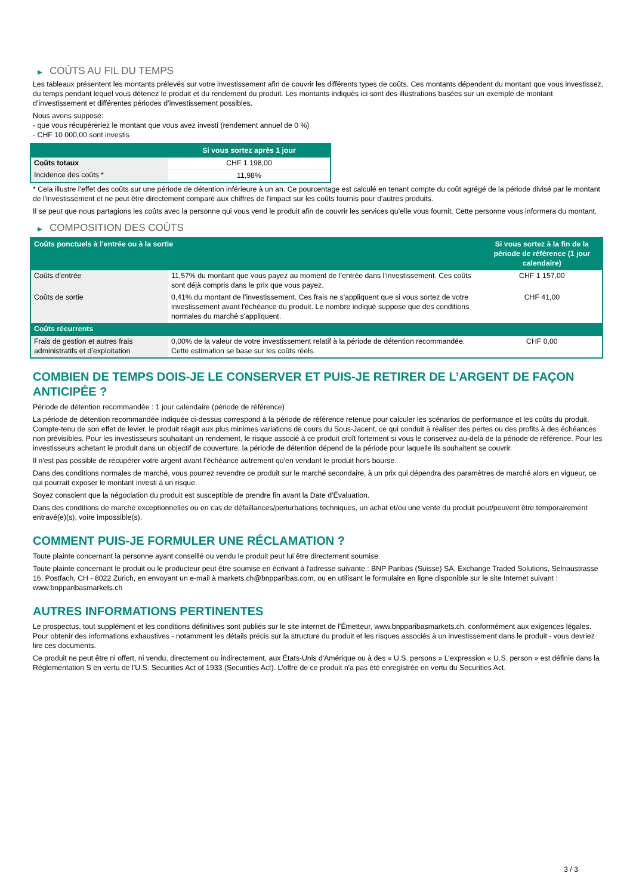▶ COÛTS AU FIL DU TEMPS
Les tableaux présentent les montants prélevés sur votre investissement afin de couvrir les différents types de coûts. Ces montants dépendent du montant que vous investissez, du temps pendant lequel vous détenez le produit et du rendement du produit. Les montants indiqués ici sont des illustrations basées sur un exemple de montant d’investissement et différentes périodes d’investissement possibles.
Nous avons supposé:
- que vous récupéreriez le montant que vous avez investi (rendement annuel de 0 %)
- CHF 10 000,00 sont investis
| | Si vous sortez après 1 jour |
| --- | --- |
| Coûts totaux | CHF 1 198,00 |
| Incidence des coûts * | 11,98% |
* Cela illustre l'effet des coûts sur une période de détention inférieure à un an. Ce pourcentage est calculé en tenant compte du coût agrégé de la période divisé par le montant de l'investissement et ne peut être directement comparé aux chiffres de l'impact sur les coûts fournis pour d'autres produits.
Il se peut que nous partagions les coûts avec la personne qui vous vend le produit afin de couvrir les services qu’elle vous fournit. Cette personne vous informera du montant.
▶ COMPOSITION DES COÛTS
| Coûts ponctuels à l’entrée ou à la sortie | | Si vous sortez à la fin de la période de référence (1 jour calendaire) |
| --- | --- | --- |
| Coûts d'entrée | 11,57% du montant que vous payez au moment de l’entrée dans l’investissement. Ces coûts sont déjà compris dans le prix que vous payez. | CHF 1 157,00 |
| Coûts de sortie | 0,41% du montant de l'investissement. Ces frais ne s'appliquent que si vous sortez de votre investissement avant l'échéance du produit. Le nombre indiqué suppose que des conditions normales du marché s'appliquent. | CHF 41,00 |
| Coûts récurrents | | |
| Frais de gestion et autres frais administratifs et d’exploitation | 0,00% de la valeur de votre investissement relatif à la période de détention recommandée. Cette estimation se base sur les coûts réels. | CHF 0,00 |
COMBIEN DE TEMPS DOIS-JE LE CONSERVER ET PUIS-JE RETIRER DE L’ARGENT DE FAÇON ANTICIPÉE ?
Période de détention recommandée : 1 jour calendaire (période de référence)
La période de détention recommandée indiquée ci-dessus correspond à la période de référence retenue pour calculer les scénarios de performance et les coûts du produit. Compte-tenu de son effet de levier, le produit réagit aux plus minimes variations de cours du Sous-Jacent, ce qui conduit à réaliser des pertes ou des profits à des échéances non prévisibles. Pour les investisseurs souhaitant un rendement, le risque associé à ce produit croît fortement si vous le conservez au-delà de la période de référence. Pour les investisseurs achetant le produit dans un objectif de couverture, la période de détention dépend de la période pour laquelle ils souhaitent se couvrir.
Il n'est pas possible de récupérer votre argent avant l’échéance autrement qu'en vendant le produit hors bourse.
Dans des conditions normales de marché, vous pourrez revendre ce produit sur le marché secondaire, à un prix qui dépendra des paramètres de marché alors en vigueur, ce qui pourrait exposer le montant investi à un risque.
Soyez conscient que la négociation du produit est susceptible de prendre fin avant la Date d'Évaluation.
Dans des conditions de marché exceptionnelles ou en cas de défaillances/perturbations techniques, un achat et/ou une vente du produit peut/peuvent être temporairement entravé(e)(s), voire impossible(s).
COMMENT PUIS-JE FORMULER UNE RÉCLAMATION ?
Toute plainte concernant la personne ayant conseillé ou vendu le produit peut lui être directement soumise.
Toute plainte concernant le produit ou le producteur peut être soumise en écrivant à l'adresse suivante : BNP Paribas (Suisse) SA, Exchange Traded Solutions, Selnaustrasse 16, Postfach, CH - 8022 Zurich, en envoyant un e-mail à markets.ch@bnpparibas.com, ou en utilisant le formulaire en ligne disponible sur le site Internet suivant : www.bnpparibasmarkets.ch
AUTRES INFORMATIONS PERTINENTES
Le prospectus, tout supplément et les conditions définitives sont publiés sur le site internet de l'Émetteur, www.bnpparibasmarkets.ch, conformément aux exigences légales. Pour obtenir des informations exhaustives - notamment les détails précis sur la structure du produit et les risques associés à un investissement dans le produit - vous devriez lire ces documents.
Ce produit ne peut être ni offert, ni vendu, directement ou indirectement, aux États-Unis d'Amérique ou à des « U.S. persons » L'expression « U.S. person » est définie dans la Réglementation S en vertu de l'U.S. Securities Act of 1933 (Securities Act). L'offre de ce produit n'a pas été enregistrée en vertu du Securities Act.
3 / 3